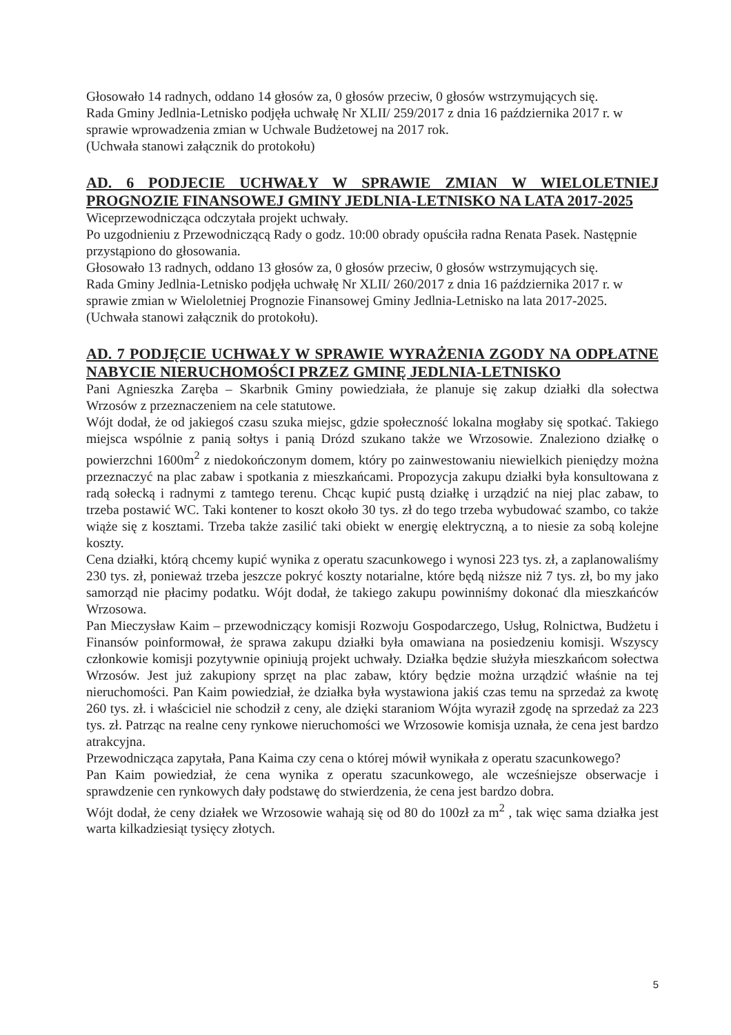Głosowało 14 radnych, oddano 14 głosów za, 0 głosów przeciw, 0 głosów wstrzymujących się.
Rada Gminy Jedlnia-Letnisko podjęła uchwałę Nr XLII/ 259/2017 z dnia 16 października 2017 r. w sprawie wprowadzenia zmian w Uchwale Budżetowej na 2017 rok.
(Uchwała stanowi załącznik do protokołu)
AD. 6 PODJECIE UCHWAŁY W SPRAWIE ZMIAN W WIELOLETNIEJ PROGNOZIE FINANSOWEJ GMINY JEDLNIA-LETNISKO NA LATA 2017-2025
Wiceprzewodnicząca odczytała projekt uchwały.
Po uzgodnieniu z Przewodniczącą Rady o godz. 10:00 obrady opuściła radna Renata Pasek. Następnie przystąpiono do głosowania.
Głosowało 13 radnych, oddano 13 głosów za, 0 głosów przeciw, 0 głosów wstrzymujących się.
Rada Gminy Jedlnia-Letnisko podjęła uchwałę Nr XLII/ 260/2017 z dnia 16 października 2017 r. w sprawie zmian w Wieloletniej Prognozie Finansowej Gminy Jedlnia-Letnisko na lata 2017-2025.
(Uchwała stanowi załącznik do protokołu).
AD. 7 PODJĘCIE UCHWAŁY W SPRAWIE WYRAŻENIA ZGODY NA ODPŁATNE NABYCIE NIERUCHOMOŚCI PRZEZ GMINĘ JEDLNIA-LETNISKO
Pani Agnieszka Zaręba – Skarbnik Gminy powiedziała, że planuje się zakup działki dla sołectwa Wrzosów z przeznaczeniem na cele statutowe.
Wójt dodał, że od jakiegoś czasu szuka miejsc, gdzie społeczność lokalna mogłaby się spotkać. Takiego miejsca wspólnie z panią sołtys i panią Drózd szukano także we Wrzosowie. Znaleziono działkę o powierzchni 1600m<sup>2</sup> z niedokończonym domem, który po zainwestowaniu niewielkich pieniędzy można przeznaczyć na plac zabaw i spotkania z mieszkańcami. Propozycja zakupu działki była konsultowana z radą sołecką i radnymi z tamtego terenu. Chcąc kupić pustą działkę i urządzić na niej plac zabaw, to trzeba postawić WC. Taki kontener to koszt około 30 tys. zł do tego trzeba wybudować szambo, co także wiąże się z kosztami. Trzeba także zasilić taki obiekt w energię elektryczną, a to niesie za sobą kolejne koszty.
Cena działki, którą chcemy kupić wynika z operatu szacunkowego i wynosi 223 tys. zł, a zaplanowaliśmy 230 tys. zł, ponieważ trzeba jeszcze pokryć koszty notarialne, które będą niższe niż 7 tys. zł, bo my jako samorząd nie płacimy podatku. Wójt dodał, że takiego zakupu powinniśmy dokonać dla mieszkańców Wrzosowa.
Pan Mieczysław Kaim – przewodniczący komisji Rozwoju Gospodarczego, Usług, Rolnictwa, Budżetu i Finansów poinformował, że sprawa zakupu działki była omawiana na posiedzeniu komisji. Wszyscy członkowie komisji pozytywnie opiniują projekt uchwały. Działka będzie służyła mieszkańcom sołectwa Wrzosów. Jest już zakupiony sprzęt na plac zabaw, który będzie można urządzić właśnie na tej nieruchomości. Pan Kaim powiedział, że działka była wystawiona jakiś czas temu na sprzedaż za kwotę 260 tys. zł. i właściciel nie schodził z ceny, ale dzięki staraniom Wójta wyraził zgodę na sprzedaż za 223 tys. zł. Patrząc na realne ceny rynkowe nieruchomości we Wrzosowie komisja uznała, że cena jest bardzo atrakcyjna.
Przewodnicząca zapytała, Pana Kaima czy cena o której mówił wynikała z operatu szacunkowego?
Pan Kaim powiedział, że cena wynika z operatu szacunkowego, ale wcześniejsze obserwacje i sprawdzenie cen rynkowych dały podstawę do stwierdzenia, że cena jest bardzo dobra.
Wójt dodał, że ceny działek we Wrzosowie wahają się od 80 do 100zł za m<sup>2</sup> , tak więc sama działka jest warta kilkadziesiąt tysięcy złotych.
5